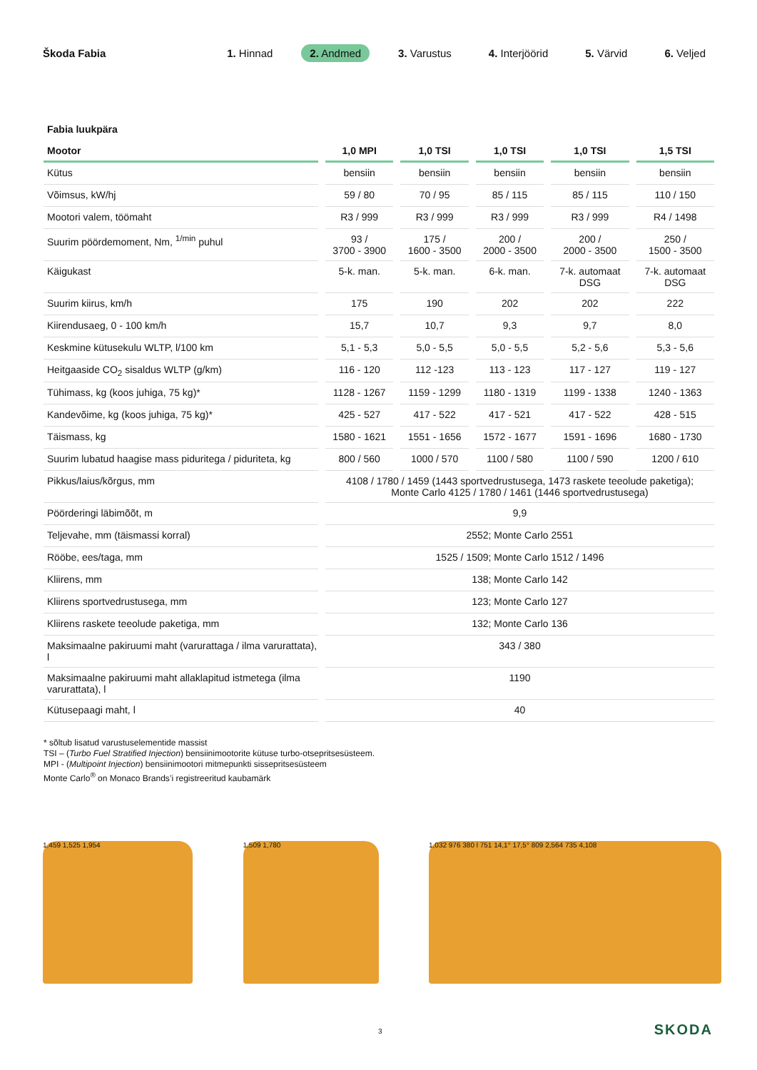Škoda Fabia 1. Hinnad 2. Andmed 3. Varustus 4. Interjöörid 5. Värvid 6. Veljed
Fabia luukpära
| Mootor | 1,0 MPI | 1,0 TSI | 1,0 TSI | 1,0 TSI | 1,5 TSI |
| --- | --- | --- | --- | --- | --- |
| Kütus | bensiin | bensiin | bensiin | bensiin | bensiin |
| Võimsus, kW/hj | 59 / 80 | 70 / 95 | 85 / 115 | 85 / 115 | 110 / 150 |
| Mootori valem, töömaht | R3 / 999 | R3 / 999 | R3 / 999 | R3 / 999 | R4 / 1498 |
| Suurim pöördemoment, Nm, <sup>1/min</sup> puhul | 93 / 3700 - 3900 | 175 / 1600 - 3500 | 200 / 2000 - 3500 | 200 / 2000 - 3500 | 250 / 1500 - 3500 |
| Käigukast | 5-k. man. | 5-k. man. | 6-k. man. | 7-k. automaat DSG | 7-k. automaat DSG |
| Suurim kiirus, km/h | 175 | 190 | 202 | 202 | 222 |
| Kiirendusaeg, 0 - 100 km/h | 15,7 | 10,7 | 9,3 | 9,7 | 8,0 |
| Keskmine kütusekulu WLTP, l/100 km | 5,1 - 5,3 | 5,0 - 5,5 | 5,0 - 5,5 | 5,2 - 5,6 | 5,3 - 5,6 |
| Heitgaaside CO<sub>2</sub> sisaldus WLTP (g/km) | 116 - 120 | 112 -123 | 113 - 123 | 117 - 127 | 119 - 127 |
| Tühimass, kg (koos juhiga, 75 kg)* | 1128 - 1267 | 1159 - 1299 | 1180 - 1319 | 1199 - 1338 | 1240 - 1363 |
| Kandevõime, kg (koos juhiga, 75 kg)* | 425 - 527 | 417 - 522 | 417 - 521 | 417 - 522 | 428 - 515 |
| Täismass, kg | 1580 - 1621 | 1551 - 1656 | 1572 - 1677 | 1591 - 1696 | 1680 - 1730 |
| Suurim lubatud haagise mass piduritega / piduriteta, kg | 800 / 560 | 1000 / 570 | 1100 / 580 | 1100 / 590 | 1200 / 610 |
| Pikkus/laius/kõrgus, mm | 4108 / 1780 / 1459 (1443 sportvedrustusega, 1473 raskete teeolude paketiga); Monte Carlo 4125 / 1780 / 1461 (1446 sportvedrustusega) | | | | |
| Pöörderingi läbimõõt, m | 9,9 | | | | |
| Teljevahe, mm (täismassi korral) | 2552; Monte Carlo 2551 | | | | |
| Rööbe, ees/taga, mm | 1525 / 1509; Monte Carlo 1512 / 1496 | | | | |
| Kliirens, mm | 138; Monte Carlo 142 | | | | |
| Kliirens sportvedrustusega, mm | 123; Monte Carlo 127 | | | | |
| Kliirens raskete teeolude paketiga, mm | 132; Monte Carlo 136 | | | | |
| Maksimaalne pakiruumi maht (varurattaga / ilma varurattata), l | 343 / 380 | | | | |
| Maksimaalne pakiruumi maht allaklapitud istmetega (ilma varurattata), l | 1190 | | | | |
| Kütusepaagi maht, l | 40 | | | | |
* sõltub lisatud varustuselementide massist
TSI – (Turbo Fuel Stratified Injection) bensiinimootorite kütuse turbo-otsepritsesüsteem.
MPI - (Multipoint Injection) bensiinimootori mitmepunkti sissepritsesüsteem
Monte Carlo<sup>®</sup> on Monaco Brands’i registreeritud kaubamärk
1,459 1,525 1,954 1,509 1,780 1,032 976 380 l 751 14,1° 17,5° 809 2,564 735 4,108
3 SKODA